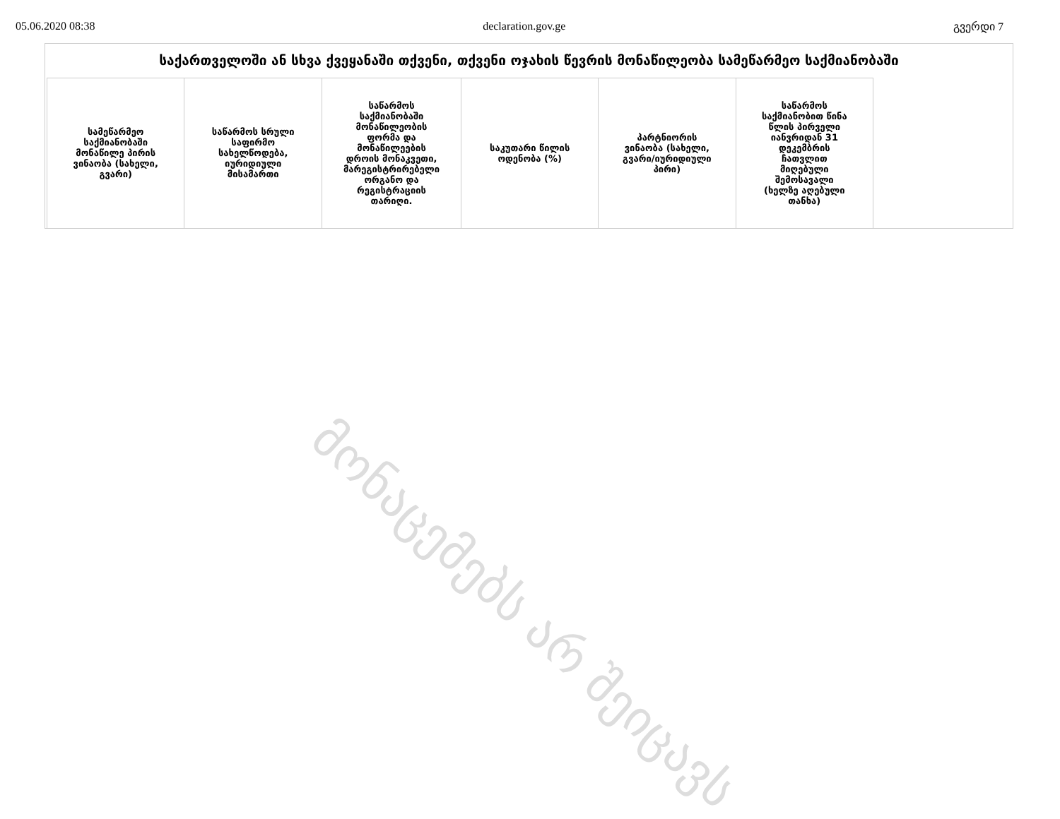05.06.2020 08:38 declaration.gov.ge გვერდი 7
საქართველოში ან სხვა ქვეყანაში თქვენი, თქვენი ოჯახის წევრის მონაწილეობა სამეწარმეო საქმიანობაში
| სამეწარმეო საქმიანობაში მონაწილე პირის ვინაობა (სახელი, გვარი) | საწარმოს სრული საფირმო სახელწოდება, იურიდიული მისამართი | საწარმოს საქმიანობაში მონაწილეობის ფორმა და მონაწილეების დროის მონაკვეთი, მარეგისტრირებელი ორგანო და რეგისტრაციის თარიღი. | საკუთარი წილის ოდენობა (%) | პარტნიორის ვინაობა (სახელი, გვარი/იურიდიული პირი) | საწარმოს საქმიანობით წინა წლის პირველი იანვრიდან 31 დეკემბრის ჩათვლით მიღებული შემოსავალი (ხელზე აღებული თანხა) |
| --- | --- | --- | --- | --- | --- |
მონაცემებს არ შეიცავს